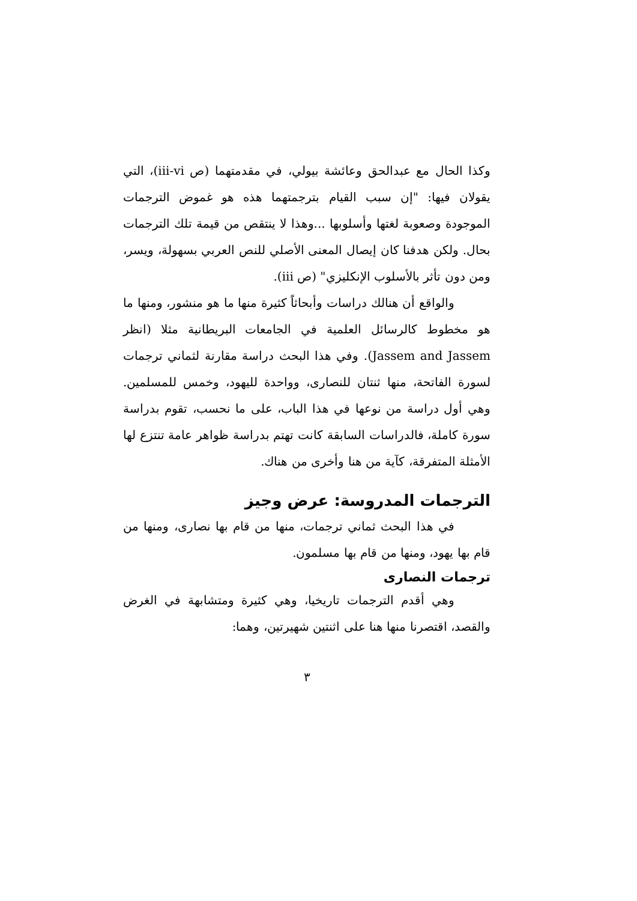وكذا الحال مع عبدالحق وعائشة بيولي، في مقدمتهما (ص iii-vi)، التي يقولان فيها: "إن سبب القيام بترجمتهما هذه هو غموض الترجمات الموجودة وصعوبة لغتها وأسلوبها ...وهذا لا ينتقص من قيمة تلك الترجمات بحال. ولكن هدفنا كان إيصال المعنى الأصلي للنص العربي بسهولة، ويسر، ومن دون تأثر بالأسلوب الإنكليزي" (ص iii).
والواقع أن هنالك دراسات وأبحاثاً كثيرة منها ما هو منشور، ومنها ما هو مخطوط كالرسائل العلمية في الجامعات البريطانية مثلا (انظر Jassem and Jassem). وفي هذا البحث دراسة مقارنة لثماني ترجمات لسورة الفاتحة، منها ثنتان للنصارى، وواحدة لليهود، وخمس للمسلمين. وهي أول دراسة من نوعها في هذا الباب، على ما نحسب، تقوم بدراسة سورة كاملة، فالدراسات السابقة كانت تهتم بدراسة ظواهر عامة تنتزع لها الأمثلة المتفرقة، كآية من هنا وأخرى من هناك.
الترجمات المدروسة: عرض وجيز
في هذا البحث ثماني ترجمات، منها من قام بها نصارى، ومنها من قام بها يهود، ومنها من قام بها مسلمون.
ترجمات النصارى
وهي أقدم الترجمات تاريخيا، وهي كثيرة ومتشابهة في الغرض والقصد، اقتصرنا منها هنا على اثنتين شهيرتين، وهما:
٣